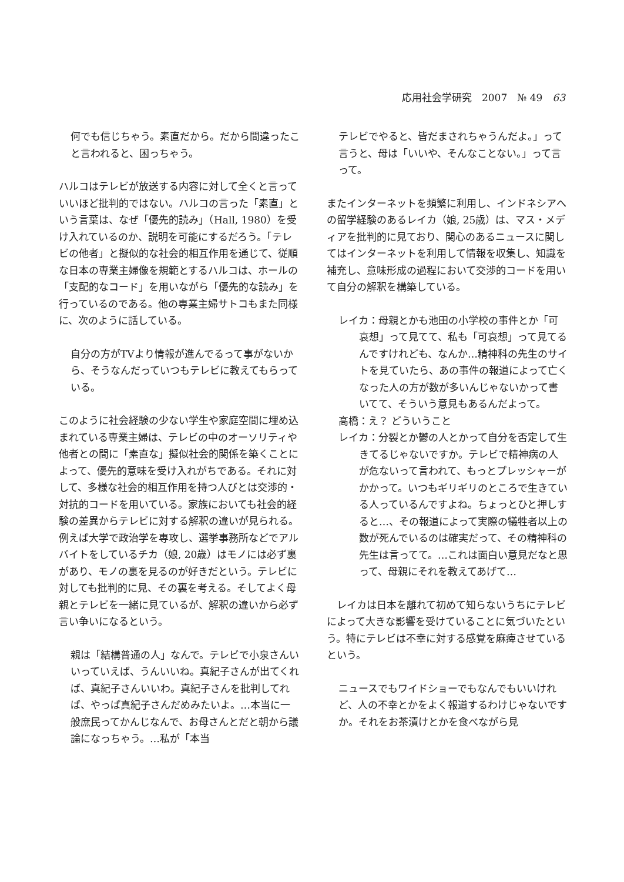応用社会学研究　2007　№ 49　63
何でも信じちゃう。素直だから。だから間違ったこと言われると、困っちゃう。
ハルコはテレビが放送する内容に対して全くと言っていいほど批判的ではない。ハルコの言った「素直」という言葉は、なぜ「優先的読み」（Hall, 1980）を受け入れているのか、説明を可能にするだろう。「テレビの他者」と擬似的な社会的相互作用を通じて、従順な日本の専業主婦像を規範とするハルコは、ホールの「支配的なコード」を用いながら「優先的な読み」を行っているのである。他の専業主婦サトコもまた同様に、次のように話している。
自分の方がTVより情報が進んでるって事がないから、そうなんだっていつもテレビに教えてもらっている。
このように社会経験の少ない学生や家庭空間に埋め込まれている専業主婦は、テレビの中のオーソリティや他者との間に「素直な」擬似社会的関係を築くことによって、優先的意味を受け入れがちである。それに対して、多様な社会的相互作用を持つ人びとは交渉的・対抗的コードを用いている。家族においても社会的経験の差異からテレビに対する解釈の違いが見られる。例えば大学で政治学を専攻し、選挙事務所などでアルバイトをしているチカ（娘, 20歳）はモノには必ず裏があり、モノの裏を見るのが好きだという。テレビに対しても批判的に見、その裏を考える。そしてよく母親とテレビを一緒に見ているが、解釈の違いから必ず言い争いになるという。
親は「結構普通の人」なんで。テレビで小泉さんいいっていえば、うんいいね。真紀子さんが出てくれば、真紀子さんいいわ。真紀子さんを批判してれば、やっぱ真紀子さんだめみたいよ。…本当に一般庶民ってかんじなんで、お母さんとだと朝から議論になっちゃう。…私が「本当
テレビでやると、皆だまされちゃうんだよ。」って言うと、母は「いいや、そんなことない。」って言って。
またインターネットを頻繁に利用し、インドネシアへの留学経験のあるレイカ（娘, 25歳）は、マス・メディアを批判的に見ており、関心のあるニュースに関してはインターネットを利用して情報を収集し、知識を補充し、意味形成の過程において交渉的コードを用いて自分の解釈を構築している。
レイカ：母親とかも池田の小学校の事件とか「可哀想」って見てて、私も「可哀想」って見てるんですけれども、なんか…精神科の先生のサイトを見ていたら、あの事件の報道によって亡くなった人の方が数が多いんじゃないかって書いてて、そういう意見もあるんだよって。
高橋：え？ どういうこと
レイカ：分裂とか鬱の人とかって自分を否定して生きてるじゃないですか。テレビで精神病の人が危ないって言われて、もっとプレッシャーがかかって。いつもギリギリのところで生きている人っているんですよね。ちょっとひと押しすると…、その報道によって実際の犠牲者以上の数が死んでいるのは確実だって、その精神科の先生は言ってて。…これは面白い意見だなと思って、母親にそれを教えてあげて…
　レイカは日本を離れて初めて知らないうちにテレビによって大きな影響を受けていることに気づいたという。特にテレビは不幸に対する感覚を麻痺させているという。
ニュースでもワイドショーでもなんでもいいけれど、人の不幸とかをよく報道するわけじゃないですか。それをお茶漬けとかを食べながら見